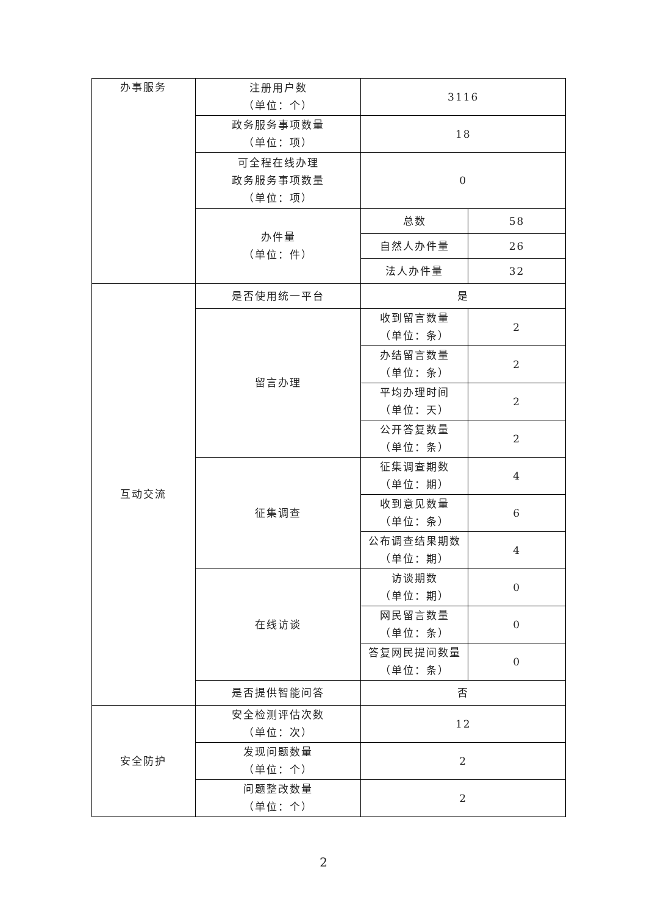| 办事服务 | 注册用户数 （单位：个） | 3116 | |
| | 政务服务事项数量 （单位：项） | 18 | |
| | 可全程在线办理 政务服务事项数量 （单位：项） | 0 | |
| | 办件量 （单位：件） | 总数 | 58 |
| | | 自然人办件量 | 26 |
| | | 法人办件量 | 32 |
| 互动交流 | 是否使用统一平台 | 是 | |
| | 留言办理 | 收到留言数量 （单位：条） | 2 |
| | | 办结留言数量 （单位：条） | 2 |
| | | 平均办理时间 （单位：天） | 2 |
| | | 公开答复数量 （单位：条） | 2 |
| | 征集调查 | 征集调查期数 （单位：期） | 4 |
| | | 收到意见数量 （单位：条） | 6 |
| | | 公布调查结果期数 （单位：期） | 4 |
| | 在线访谈 | 访谈期数 （单位：期） | 0 |
| | | 网民留言数量 （单位：条） | 0 |
| | | 答复网民提问数量 （单位：条） | 0 |
| | 是否提供智能问答 | 否 | |
| 安全防护 | 安全检测评估次数 （单位：次） | 12 | |
| | 发现问题数量 （单位：个） | 2 | |
| | 问题整改数量 （单位：个） | 2 | |
2